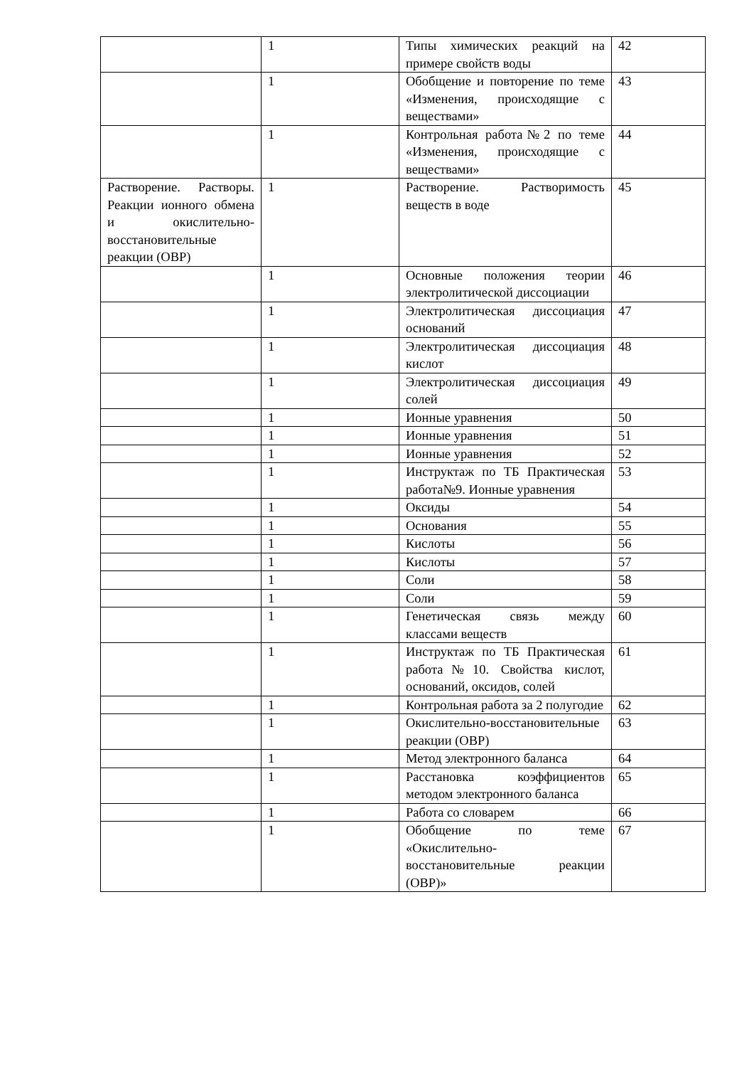| | 1 | Типы химических реакций на примере свойств воды | 42 |
| | 1 | Обобщение и повторение по теме «Изменения, происходящие с веществами» | 43 |
| | 1 | Контрольная работа№2 по теме «Изменения, происходящие с веществами» | 44 |
| Растворение. Растворы. Реакции ионного обмена и окислительно-восстановительные реакции (ОВР) | 1 | Растворение. Растворимость веществ в воде | 45 |
| | 1 | Основные положения теории электролитической диссоциации | 46 |
| | 1 | Электролитическая диссоциация оснований | 47 |
| | 1 | Электролитическая диссоциация кислот | 48 |
| | 1 | Электролитическая диссоциация солей | 49 |
| | 1 | Ионные уравнения | 50 |
| | 1 | Ионные уравнения | 51 |
| | 1 | Ионные уравнения | 52 |
| | 1 | Инструктаж по ТБ Практическая работа№9. Ионные уравнения | 53 |
| | 1 | Оксиды | 54 |
| | 1 | Основания | 55 |
| | 1 | Кислоты | 56 |
| | 1 | Кислоты | 57 |
| | 1 | Соли | 58 |
| | 1 | Соли | 59 |
| | 1 | Генетическая связь между классами веществ | 60 |
| | 1 | Инструктаж по ТБ Практическая работа№10. Свойства кислот, оснований, оксидов, солей | 61 |
| | 1 | Контрольная работа за 2 полугодие | 62 |
| | 1 | Окислительно-восстановительные реакции (ОВР) | 63 |
| | 1 | Метод электронного баланса | 64 |
| | 1 | Расстановка коэффициентов методом электронного баланса | 65 |
| | 1 | Работа со словарем | 66 |
| | 1 | Обобщение по теме «Окислительно-восстановительные реакции (ОВР)» | 67 |